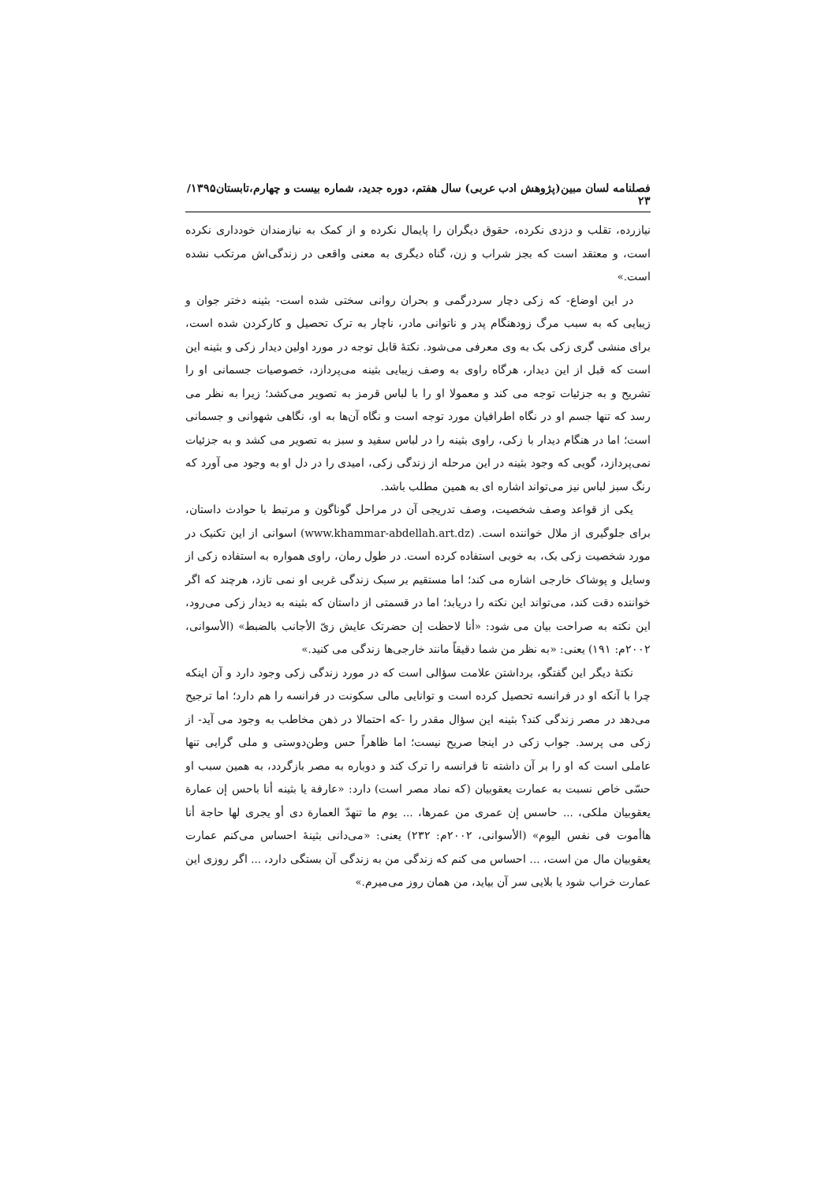فصلنامه لسان مبین(پژوهش ادب عربی) سال هفتم، دوره جدید، شماره بیست و چهارم،تابستان۱۳۹۵/ ۲۳
نیازرده، تقلب و دزدی نکرده، حقوق دیگران را پایمال نکرده و از کمک به نیازمندان خودداری نکرده است، و معتقد است که بجز شراب و زن، گناه دیگری به معنی واقعی در زندگی‌اش مرتکب نشده است.»
در این اوضاع- که زکی دچار سردرگمی و بحران روانی سختی شده است- بثینه دختر جوان و زیبایی که به سبب مرگ زودهنگام پدر و ناتوانی مادر، ناچار به ترک تحصیل و کارکردن شده است، برای منشی گری زکی بک به وی معرفی می‌شود. نکتۀ قابل توجه در مورد اولین دیدار زکی و بثینه این است که قبل از این دیدار، هرگاه راوی به وصف زیبایی بثینه می‌پردازد، خصوصیات جسمانی او را تشریح و به جزئیات توجه می کند و معمولا او را با لباس قرمز به تصویر می‌کشد؛ زیرا به نظر می رسد که تنها جسم او در نگاه اطرافیان مورد توجه است و نگاه آن‌ها به او، نگاهی شهوانی و جسمانی است؛ اما در هنگام دیدار با زکی، راوی بثینه را در لباس سفید و سبز به تصویر می کشد و به جزئیات نمی‌پردازد، گویی که وجود بثینه در این مرحله از زندگی زکی، امیدی را در دل او به وجود می آورد که رنگ سبز لباس نیز می‌تواند اشاره ای به همین مطلب باشد.
یکی از قواعد وصف شخصیت، وصف تدریجی آن در مراحل گوناگون و مرتبط با حوادث داستان، برای جلوگیری از ملال خواننده است. (www.khammar-abdellah.art.dz) اسوانی از این تکنیک در مورد شخصیت زکی بک، به خوبی استفاده کرده است. در طول رمان، راوی همواره به استفاده زکی از وسایل و پوشاک خارجی اشاره می کند؛ اما مستقیم بر سبک زندگی غربی او نمی تازد، هرچند که اگر خواننده دقت کند، می‌تواند این نکته را دریابد؛ اما در قسمتی از داستان که بثینه به دیدار زکی می‌رود، این نکته به صراحت بیان می شود: «أنا لاحظت إن حضرتک عایش زیّ الأجانب بالضبط» (الأسوانی، ۲۰۰۲م: ۱۹۱) یعنی: «به نظر من شما دقیقاً مانند خارجی‌ها زندگی می کنید.»
نکتۀ دیگر این گفتگو، برداشتن علامت سؤالی است که در مورد زندگی زکی وجود دارد و آن اینکه چرا با آنکه او در فرانسه تحصیل کرده است و توانایی مالی سکونت در فرانسه را هم دارد؛ اما ترجیح می‌دهد در مصر زندگی کند؟ بثینه این سؤال مقدر را -که احتمالا در ذهن مخاطب به وجود می آید- از زکی می پرسد. جواب زکی در اینجا صریح نیست؛ اما ظاهراً حس وطن‌دوستی و ملی گرایی تنها عاملی است که او را بر آن داشته تا فرانسه را ترک کند و دوباره به مصر بازگردد، به همین سبب او حسّی خاص نسبت به عمارت یعقوبیان (که نماد مصر است) دارد: «عارفة یا بثینه أنا باحس إن عمارة یعقوبیان ملکی، ... حاسس إن عمری من عمرها، ... یوم ما تنهدّ العمارة دی أو یجری لها حاجة أنا هاأموت فی نفس الیوم» (الأسوانی، ۲۰۰۲م: ۲۳۲) یعنی: «می‌دانی بثینۀ احساس می‌کنم عمارت یعقوبیان مال من است، ... احساس می کنم که زندگی من به زندگی آن بستگی دارد، ... اگر روزی این عمارت خراب شود یا بلایی سر آن بیاید، من همان روز می‌میرم.»